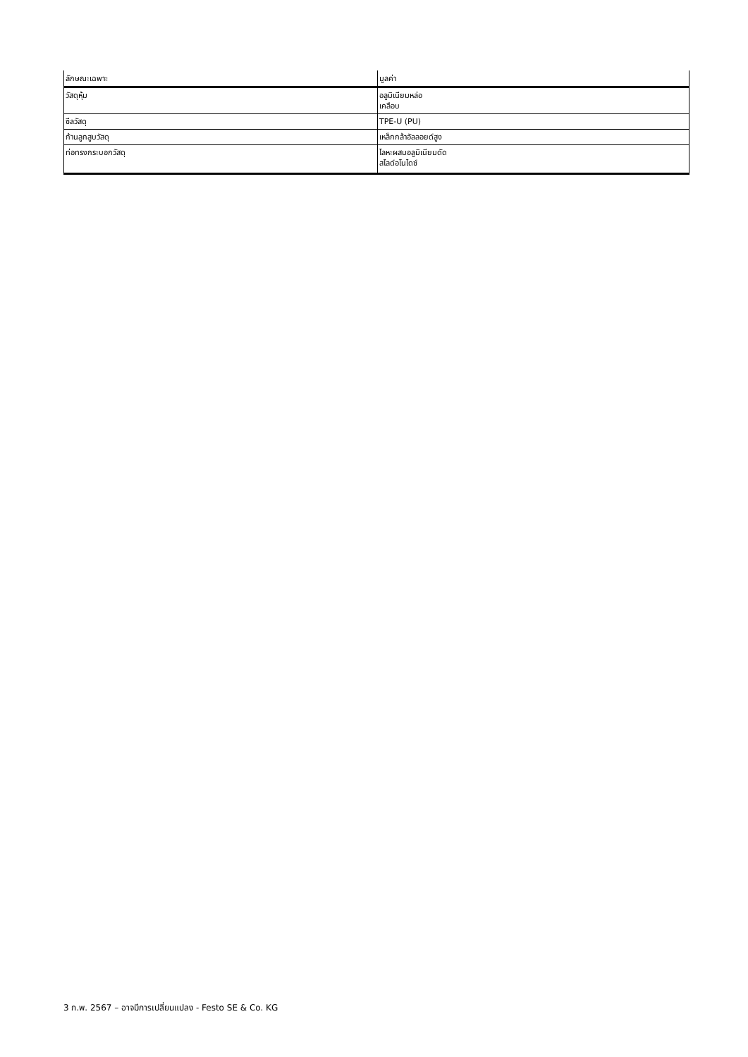| ลักษณะเฉพาะ | มูลค่า |
| --- | --- |
| วัสดุหุ้ม | อลูมิเนียมหล่อ เคลือบ |
| ซีลวัสดุ | TPE-U (PU) |
| ก้านลูกสูบวัสดุ | เหล็กกล้าอัลลอยด์สูง |
| ท่อทรงกระบอกวัสดุ | โลหะผสมอลูมิเนียมดัด สไลด์อโนไดซ์ |
3 ก.พ. 2567 – อาจมีการเปลี่ยนแปลง - Festo SE & Co. KG